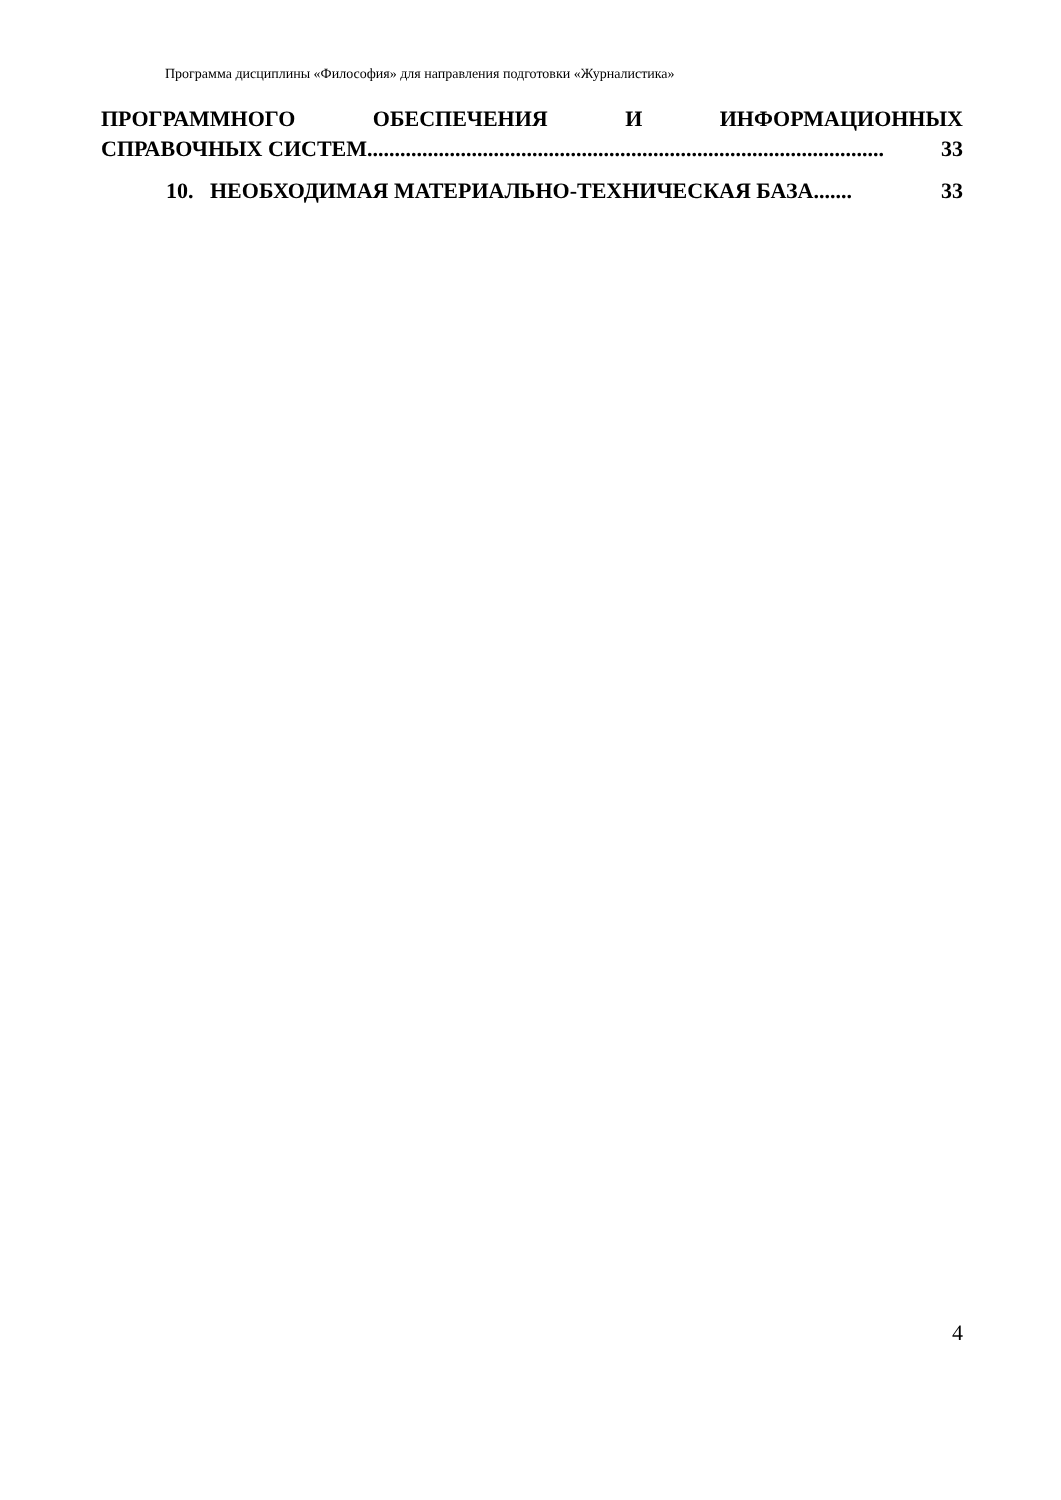Программа дисциплины «Философия» для направления подготовки «Журналистика»
ПРОГРАММНОГО ОБЕСПЕЧЕНИЯ И ИНФОРМАЦИОННЫХ
СПРАВОЧНЫХ СИСТЕМ.............................................................................................. 33
10. НЕОБХОДИМАЯ МАТЕРИАЛЬНО-ТЕХНИЧЕСКАЯ БАЗА....... 33
4